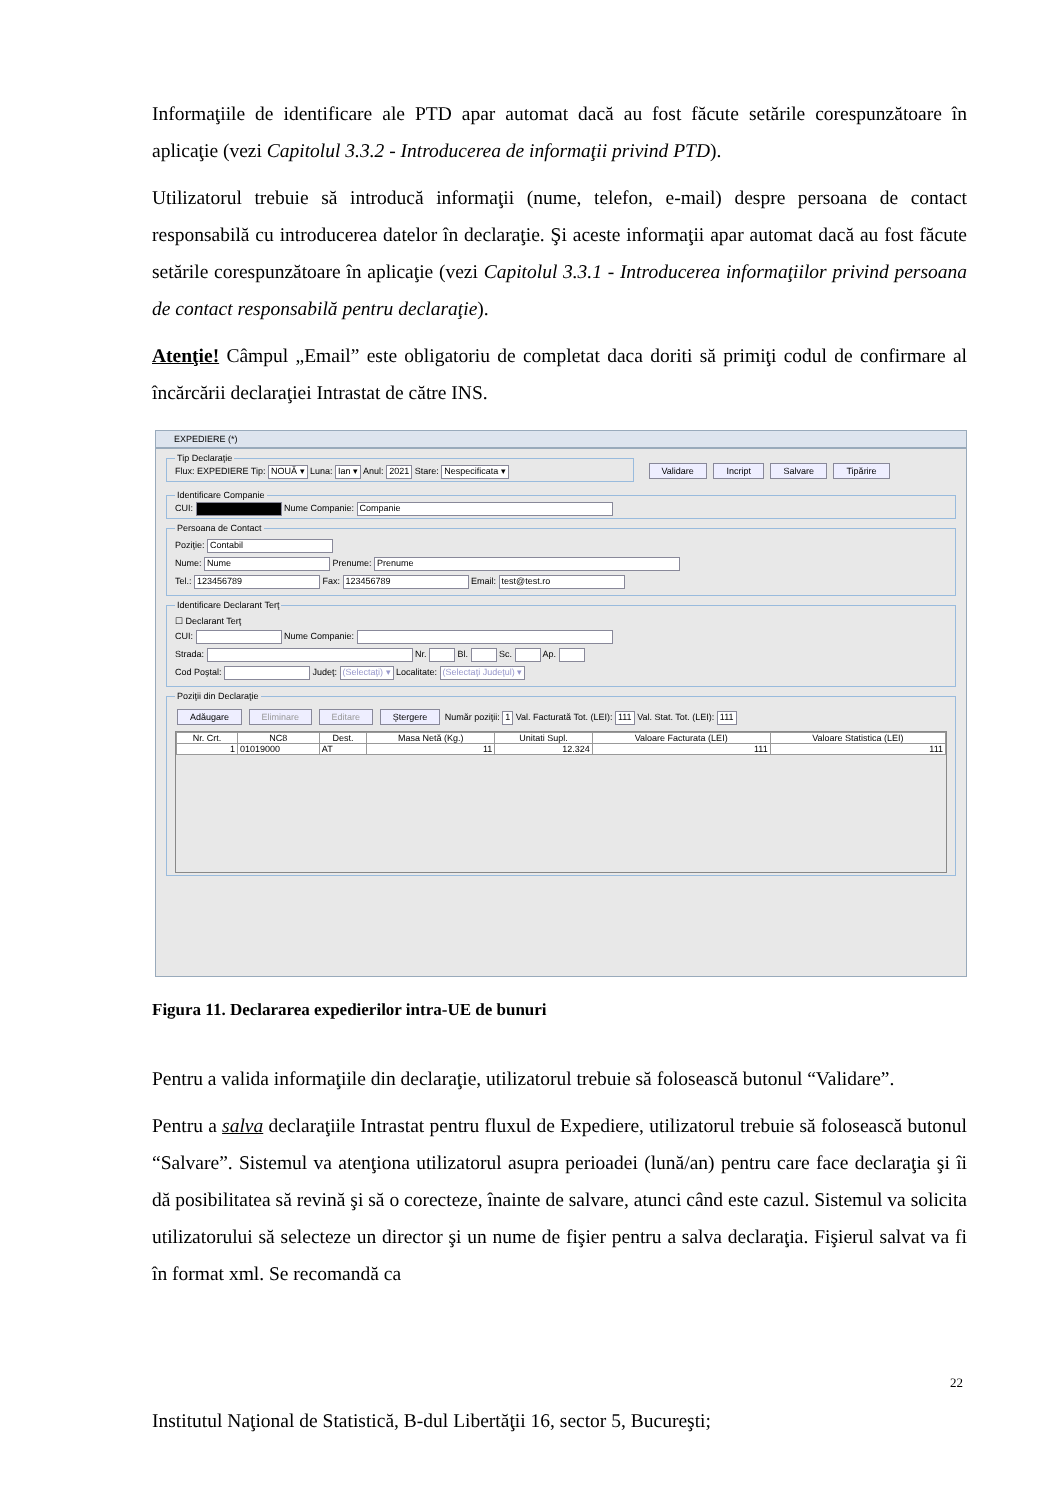Informaţiile de identificare ale PTD apar automat dacă au fost făcute setările corespunzătoare în aplicaţie (vezi Capitolul 3.3.2 - Introducerea de informaţii privind PTD).
Utilizatorul trebuie să introducă informaţii (nume, telefon, e-mail) despre persoana de contact responsabilă cu introducerea datelor în declaraţie. Şi aceste informaţii apar automat dacă au fost făcute setările corespunzătoare în aplicaţie (vezi Capitolul 3.3.1 - Introducerea informaţiilor privind persoana de contact responsabilă pentru declaraţie).
Atenţie! Câmpul „Email” este obligatoriu de completat daca doriti să primiţi codul de confirmare al încărcării declaraţiei Intrastat de către INS.
EXPEDIERE (*)
Tip DeclaraţieFlux: EXPEDIERE Tip: NOUĂ ▾ Luna: Ian ▾ Anul: 2021 Stare: Nespecificata ▾ Validare Incript Salvare Tipărire Identificare CompanieCUI: Nume Companie: Companie Persoana de Contact
Poziţie: Contabil
Nume: Nume Prenume: Prenume
Tel.: 123456789 Fax: 123456789 Email: test@test.ro
Identificare Declarant Terţ
☐ Declarant Terţ
CUI: Nume Companie:
Strada: Nr. Bl. Sc. Ap.
Cod Poştal: Judeţ: (Selectaţi) ▾ Localitate: (Selectaţi Judeţul) ▾
Poziţii din Declaraţie
Adăugare Eliminare Editare Ştergere Număr poziţii: 1 Val. Facturată Tot. (LEI): 111 Val. Stat. Tot. (LEI): 111
| Nr. Crt. | NC8 | Dest. | Masa Netă (Kg.) | Unitati Supl. | Valoare Facturata (LEI) | Valoare Statistica (LEI) |
| --- | --- | --- | --- | --- | --- | --- |
| 1 | 01019000 | AT | 11 | 12.324 | 111 | 111 |
Figura 11. Declararea expedierilor intra-UE de bunuri
Pentru a valida informaţiile din declaraţie, utilizatorul trebuie să folosească butonul “Validare”.
Pentru a salva declaraţiile Intrastat pentru fluxul de Expediere, utilizatorul trebuie să folosească butonul “Salvare”. Sistemul va atenţiona utilizatorul asupra perioadei (lună/an) pentru care face declaraţia şi îi dă posibilitatea să revină şi să o corecteze, înainte de salvare, atunci când este cazul. Sistemul va solicita utilizatorului să selecteze un director şi un nume de fişier pentru a salva declaraţia. Fişierul salvat va fi în format xml. Se recomandă ca
22
Institutul Naţional de Statistică, B-dul Libertăţii 16, sector 5, Bucureşti;